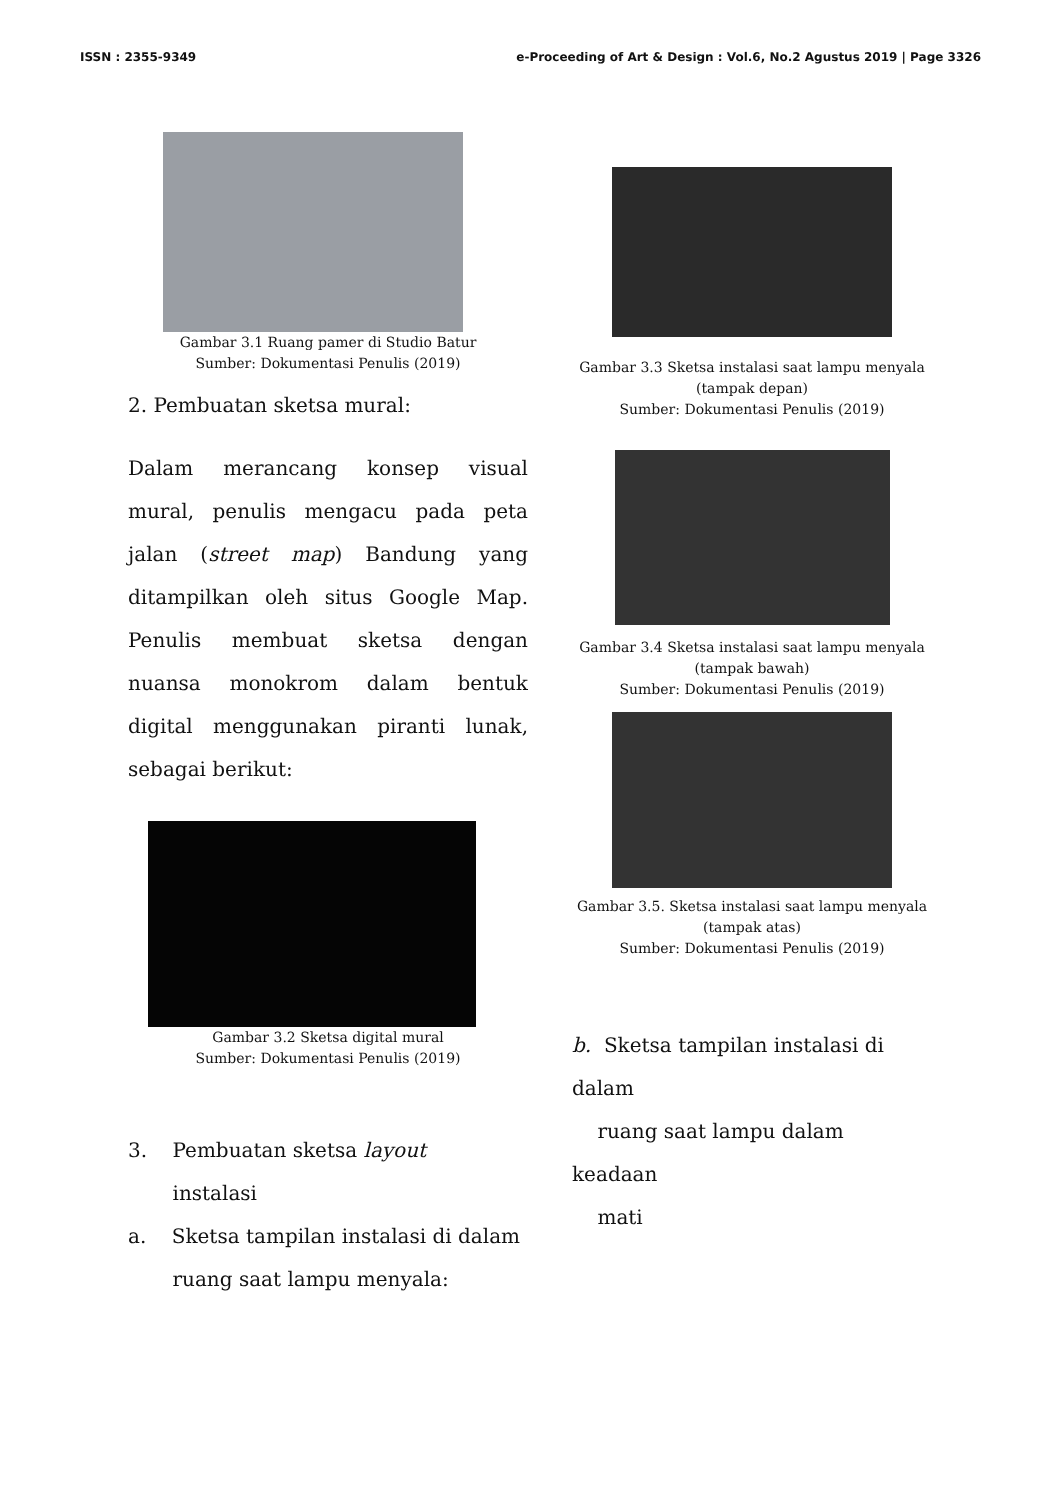ISSN : 2355-9349 e-Proceeding of Art & Design : Vol.6, No.2 Agustus 2019 | Page 3326
Gambar 3.1 Ruang pamer di Studio Batur
Sumber: Dokumentasi Penulis (2019)
2. Pembuatan sketsa mural:
Dalam merancang konsep visual mural, penulis mengacu pada peta jalan (street map) Bandung yang ditampilkan oleh situs Google Map. Penulis membuat sketsa dengan nuansa monokrom dalam bentuk digital menggunakan piranti lunak, sebagai berikut:
Gambar 3.2 Sketsa digital mural
Sumber: Dokumentasi Penulis (2019)
3. Pembuatan sketsa layout
instalasi
a. Sketsa tampilan instalasi di dalam
ruang saat lampu menyala:
Gambar 3.3 Sketsa instalasi saat lampu menyala
(tampak depan)
Sumber: Dokumentasi Penulis (2019)
Gambar 3.4 Sketsa instalasi saat lampu menyala
(tampak bawah)
Sumber: Dokumentasi Penulis (2019)
Gambar 3.5. Sketsa instalasi saat lampu menyala
(tampak atas)
Sumber: Dokumentasi Penulis (2019)
b. Sketsa tampilan instalasi di dalam
ruang saat lampu dalam keadaan
mati